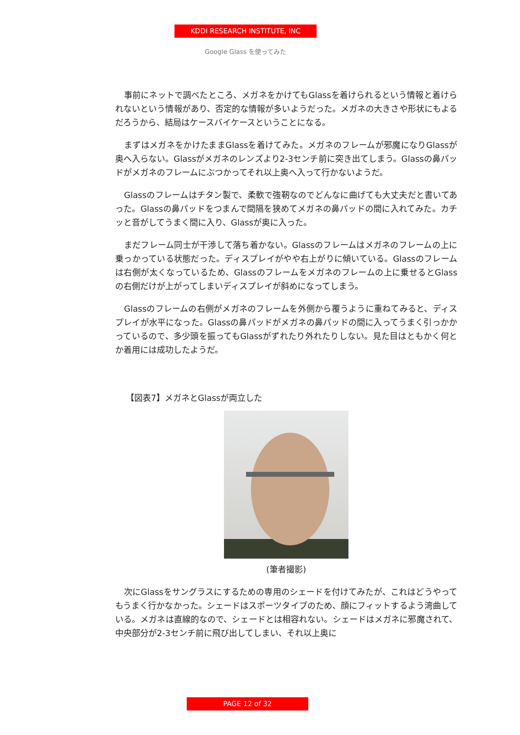KDDI RESEARCH INSTITUTE, INC
Google Glass を使ってみた
事前にネットで調べたところ、メガネをかけてもGlassを着けられるという情報と着けられないという情報があり、否定的な情報が多いようだった。メガネの大きさや形状にもよるだろうから、結局はケースバイケースということになる。
まずはメガネをかけたままGlassを着けてみた。メガネのフレームが邪魔になりGlassが奥へ入らない。Glassがメガネのレンズより2-3センチ前に突き出てしまう。Glassの鼻パッドがメガネのフレームにぶつかってそれ以上奥へ入って行かないようだ。
Glassのフレームはチタン製で、柔軟で強靭なのでどんなに曲げても大丈夫だと書いてあった。Glassの鼻パッドをつまんで間隔を狭めてメガネの鼻パッドの間に入れてみた。カチッと音がしてうまく間に入り、Glassが奥に入った。
まだフレーム同士が干渉して落ち着かない。Glassのフレームはメガネのフレームの上に乗っかっている状態だった。ディスプレイがやや右上がりに傾いている。Glassのフレームは右側が太くなっているため、Glassのフレームをメガネのフレームの上に乗せるとGlassの右側だけが上がってしまいディスプレイが斜めになってしまう。
Glassのフレームの右側がメガネのフレームを外側から覆うように重ねてみると、ディスプレイが水平になった。Glassの鼻パッドがメガネの鼻パッドの間に入ってうまく引っかかっているので、多少頭を振ってもGlassがずれたり外れたりしない。見た目はともかく何とか着用には成功したようだ。
【図表7】メガネとGlassが両立した
(筆者撮影)
次にGlassをサングラスにするための専用のシェードを付けてみたが、これはどうやってもうまく行かなかった。シェードはスポーツタイプのため、顔にフィットするよう湾曲している。メガネは直線的なので、シェードとは相容れない。シェードはメガネに邪魔されて、中央部分が2-3センチ前に飛び出してしまい、それ以上奥に
PAGE 12 of 32